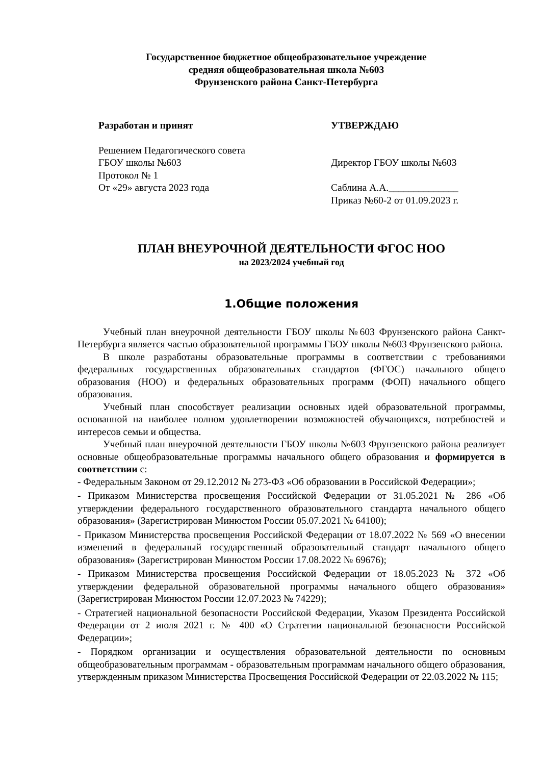Государственное бюджетное общеобразовательное учреждение
средняя общеобразовательная школа №603
Фрунзенского района Санкт-Петербурга
Разработан и принят
Решением Педагогического совета
ГБОУ школы №603
Протокол № 1
От «29» августа 2023 года
УТВЕРЖДАЮ
Директор ГБОУ школы №603
Саблина А.А.______________
Приказ №60-2 от 01.09.2023 г.
ПЛАН ВНЕУРОЧНОЙ ДЕЯТЕЛЬНОСТИ ФГОС НОО
на 2023/2024 учебный год
1.Общие положения
Учебный план внеурочной деятельности ГБОУ школы №603 Фрунзенского района Санкт-Петербурга является частью образовательной программы ГБОУ школы №603 Фрунзенского района.
В школе разработаны образовательные программы в соответствии с требованиями федеральных государственных образовательных стандартов (ФГОС) начального общего образования (НОО) и федеральных образовательных программ (ФОП) начального общего образования.
Учебный план способствует реализации основных идей образовательной программы, основанной на наиболее полном удовлетворении возможностей обучающихся, потребностей и интересов семьи и общества.
Учебный план внеурочной деятельности ГБОУ школы №603 Фрунзенского района реализует основные общеобразовательные программы начального общего образования и формируется в соответствии с:
- Федеральным Законом от 29.12.2012 № 273-ФЗ «Об образовании в Российской Федерации»;
- Приказом Министерства просвещения Российской Федерации от 31.05.2021 № 286 «Об утверждении федерального государственного образовательного стандарта начального общего образования» (Зарегистрирован Минюстом России 05.07.2021 № 64100);
- Приказом Министерства просвещения Российской Федерации от 18.07.2022 № 569 «О внесении изменений в федеральный государственный образовательный стандарт начального общего образования» (Зарегистрирован Минюстом России 17.08.2022 № 69676);
- Приказом Министерства просвещения Российской Федерации от 18.05.2023 № 372 «Об утверждении федеральной образовательной программы начального общего образования» (Зарегистрирован Минюстом России 12.07.2023 № 74229);
- Стратегией национальной безопасности Российской Федерации, Указом Президента Российской Федерации от 2 июля 2021 г. № 400 «О Стратегии национальной безопасности Российской Федерации»;
- Порядком организации и осуществления образовательной деятельности по основным общеобразовательным программам - образовательным программам начального общего образования, утвержденным приказом Министерства Просвещения Российской Федерации от 22.03.2022 № 115;